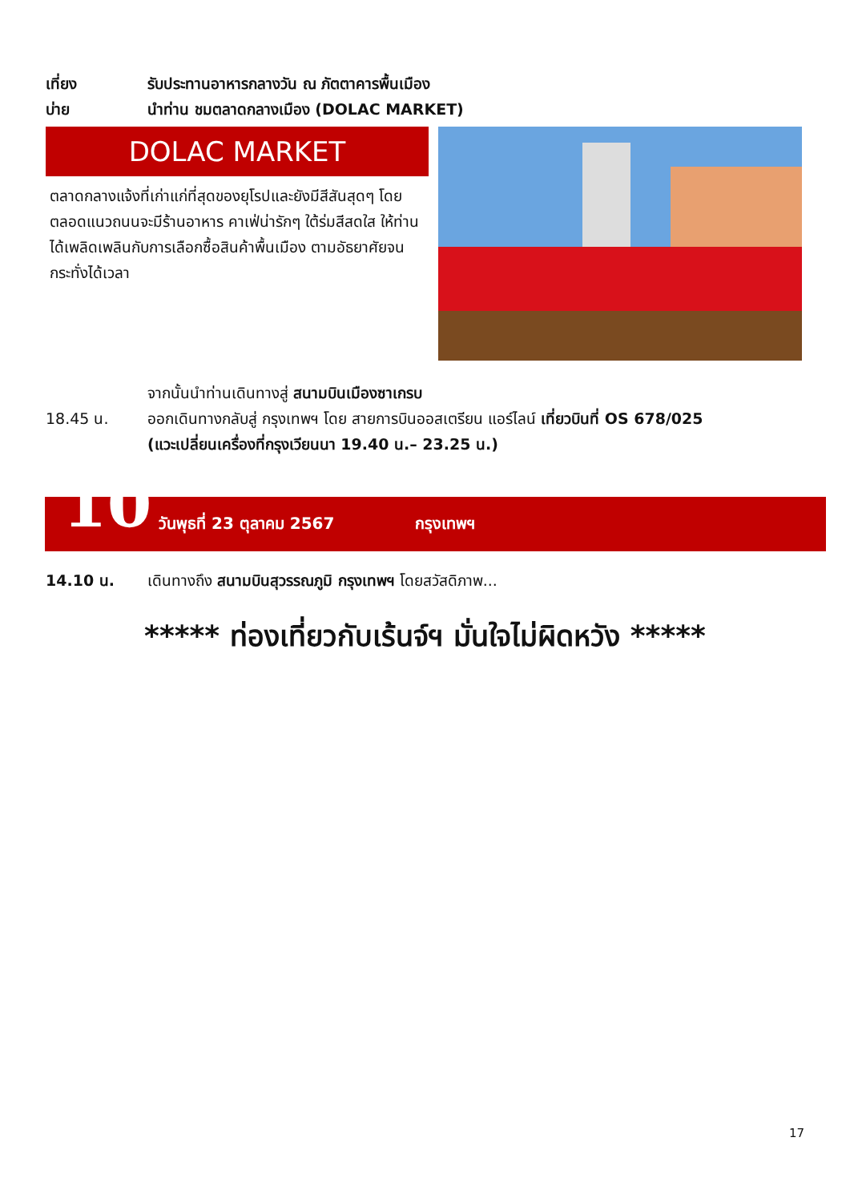เที่ยง รับประทานอาหารกลางวัน ณ ภัตตาคารพื้นเมือง
บ่าย นำท่าน ชมตลาดกลางเมือง (DOLAC MARKET)
DOLAC MARKET
ตลาดกลางแจ้งที่เก่าแก่ที่สุดของยุโรปและยังมีสีสันสุดๆ โดยตลอดแนวถนนจะมีร้านอาหาร คาเฟ่น่ารักๆ ใต้ร่มสีสดใส ให้ท่านได้เพลิดเพลินกับการเลือกซื้อสินค้าพื้นเมือง ตามอัธยาศัยจนกระทั่งได้เวลา
จากนั้นนำท่านเดินทางสู่ สนามบินเมืองซาเกรบ
18.45 น. ออกเดินทางกลับสู่ กรุงเทพฯ โดย สายการบินออสเตรียน แอร์ไลน์ เที่ยวบินที่ OS 678/025
(แวะเปลี่ยนเครื่องที่กรุงเวียนนา 19.40 น.– 23.25 น.)
10 วันพุธที่ 23 ตุลาคม 2567 กรุงเทพฯ
14.10 น. เดินทางถึง สนามบินสุวรรณภูมิ กรุงเทพฯ โดยสวัสดิภาพ...
***** ท่องเที่ยวกับเร้นจ์ฯ มั่นใจไม่ผิดหวัง *****
17